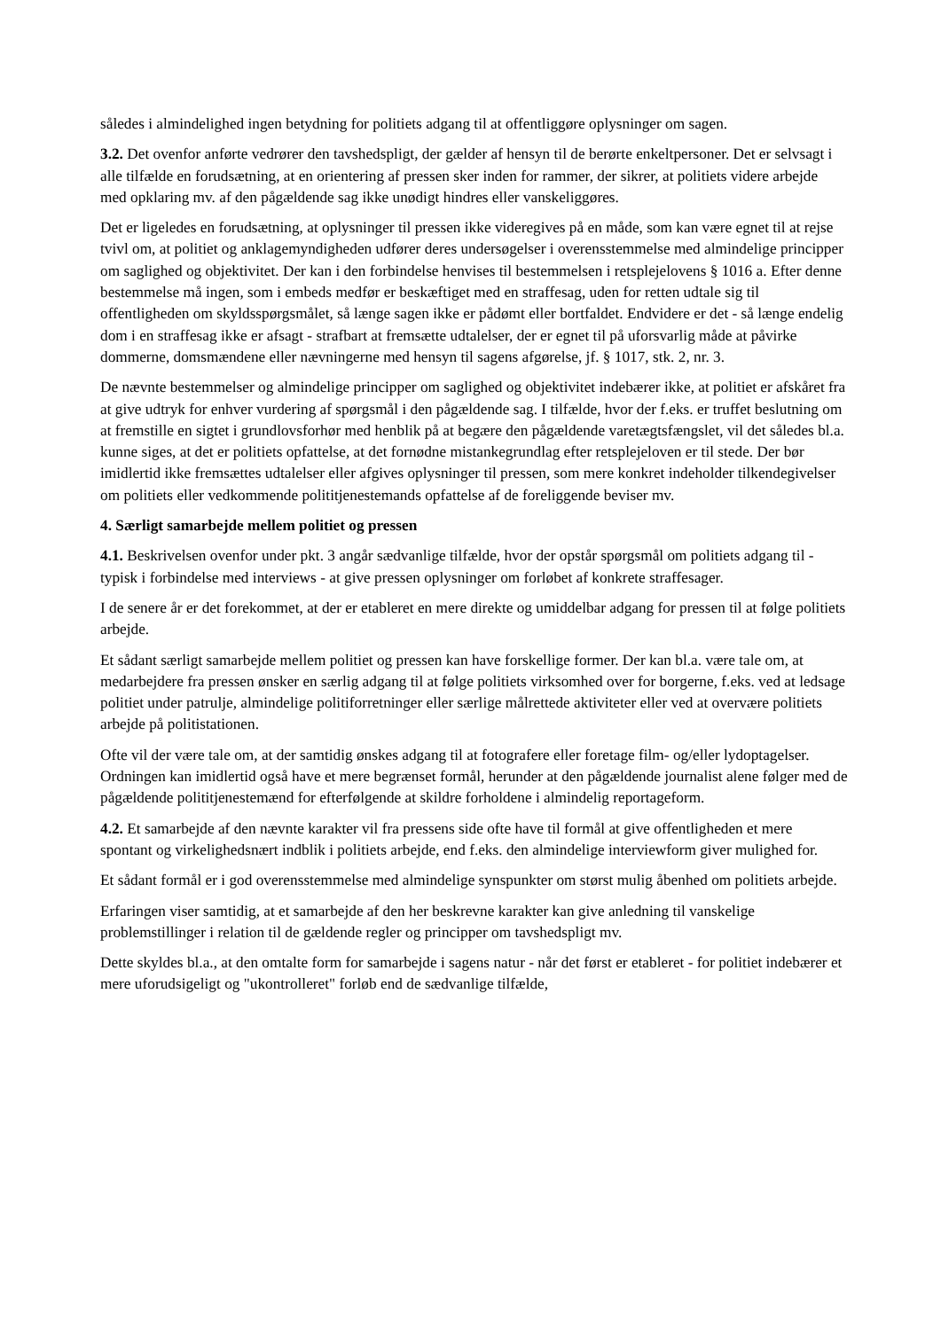således i almindelighed ingen betydning for politiets adgang til at offentliggøre oplysninger om sagen.
3.2. Det ovenfor anførte vedrører den tavshedspligt, der gælder af hensyn til de berørte enkeltpersoner. Det er selvsagt i alle tilfælde en forudsætning, at en orientering af pressen sker inden for rammer, der sikrer, at politiets videre arbejde med opklaring mv. af den pågældende sag ikke unødigt hindres eller vanskeliggøres.
Det er ligeledes en forudsætning, at oplysninger til pressen ikke videregives på en måde, som kan være egnet til at rejse tvivl om, at politiet og anklagemyndigheden udfører deres undersøgelser i overensstemmelse med almindelige principper om saglighed og objektivitet. Der kan i den forbindelse henvises til bestemmelsen i retsplejelovens § 1016 a. Efter denne bestemmelse må ingen, som i embeds medfør er beskæftiget med en straffesag, uden for retten udtale sig til offentligheden om skyldsspørgsmålet, så længe sagen ikke er pådømt eller bortfaldet. Endvidere er det - så længe endelig dom i en straffesag ikke er afsagt - strafbart at fremsætte udtalelser, der er egnet til på uforsvarlig måde at påvirke dommerne, domsmændene eller nævningerne med hensyn til sagens afgørelse, jf. § 1017, stk. 2, nr. 3.
De nævnte bestemmelser og almindelige principper om saglighed og objektivitet indebærer ikke, at politiet er afskåret fra at give udtryk for enhver vurdering af spørgsmål i den pågældende sag. I tilfælde, hvor der f.eks. er truffet beslutning om at fremstille en sigtet i grundlovsforhør med henblik på at begære den pågældende varetægtsfængslet, vil det således bl.a. kunne siges, at det er politiets opfattelse, at det fornødne mistankegrundlag efter retsplejeloven er til stede. Der bør imidlertid ikke fremsættes udtalelser eller afgives oplysninger til pressen, som mere konkret indeholder tilkendegivelser om politiets eller vedkommende polititjenestemands opfattelse af de foreliggende beviser mv.
4. Særligt samarbejde mellem politiet og pressen
4.1. Beskrivelsen ovenfor under pkt. 3 angår sædvanlige tilfælde, hvor der opstår spørgsmål om politiets adgang til - typisk i forbindelse med interviews - at give pressen oplysninger om forløbet af konkrete straffesager.
I de senere år er det forekommet, at der er etableret en mere direkte og umiddelbar adgang for pressen til at følge politiets arbejde.
Et sådant særligt samarbejde mellem politiet og pressen kan have forskellige former. Der kan bl.a. være tale om, at medarbejdere fra pressen ønsker en særlig adgang til at følge politiets virksomhed over for borgerne, f.eks. ved at ledsage politiet under patrulje, almindelige politiforretninger eller særlige målrettede aktiviteter eller ved at overvære politiets arbejde på politistationen.
Ofte vil der være tale om, at der samtidig ønskes adgang til at fotografere eller foretage film- og/eller lydoptagelser. Ordningen kan imidlertid også have et mere begrænset formål, herunder at den pågældende journalist alene følger med de pågældende polititjenestemænd for efterfølgende at skildre forholdene i almindelig reportageform.
4.2. Et samarbejde af den nævnte karakter vil fra pressens side ofte have til formål at give offentligheden et mere spontant og virkelighedsnært indblik i politiets arbejde, end f.eks. den almindelige interviewform giver mulighed for.
Et sådant formål er i god overensstemmelse med almindelige synspunkter om størst mulig åbenhed om politiets arbejde.
Erfaringen viser samtidig, at et samarbejde af den her beskrevne karakter kan give anledning til vanskelige problemstillinger i relation til de gældende regler og principper om tavshedspligt mv.
Dette skyldes bl.a., at den omtalte form for samarbejde i sagens natur - når det først er etableret - for politiet indebærer et mere uforudsigeligt og "ukontrolleret" forløb end de sædvanlige tilfælde,